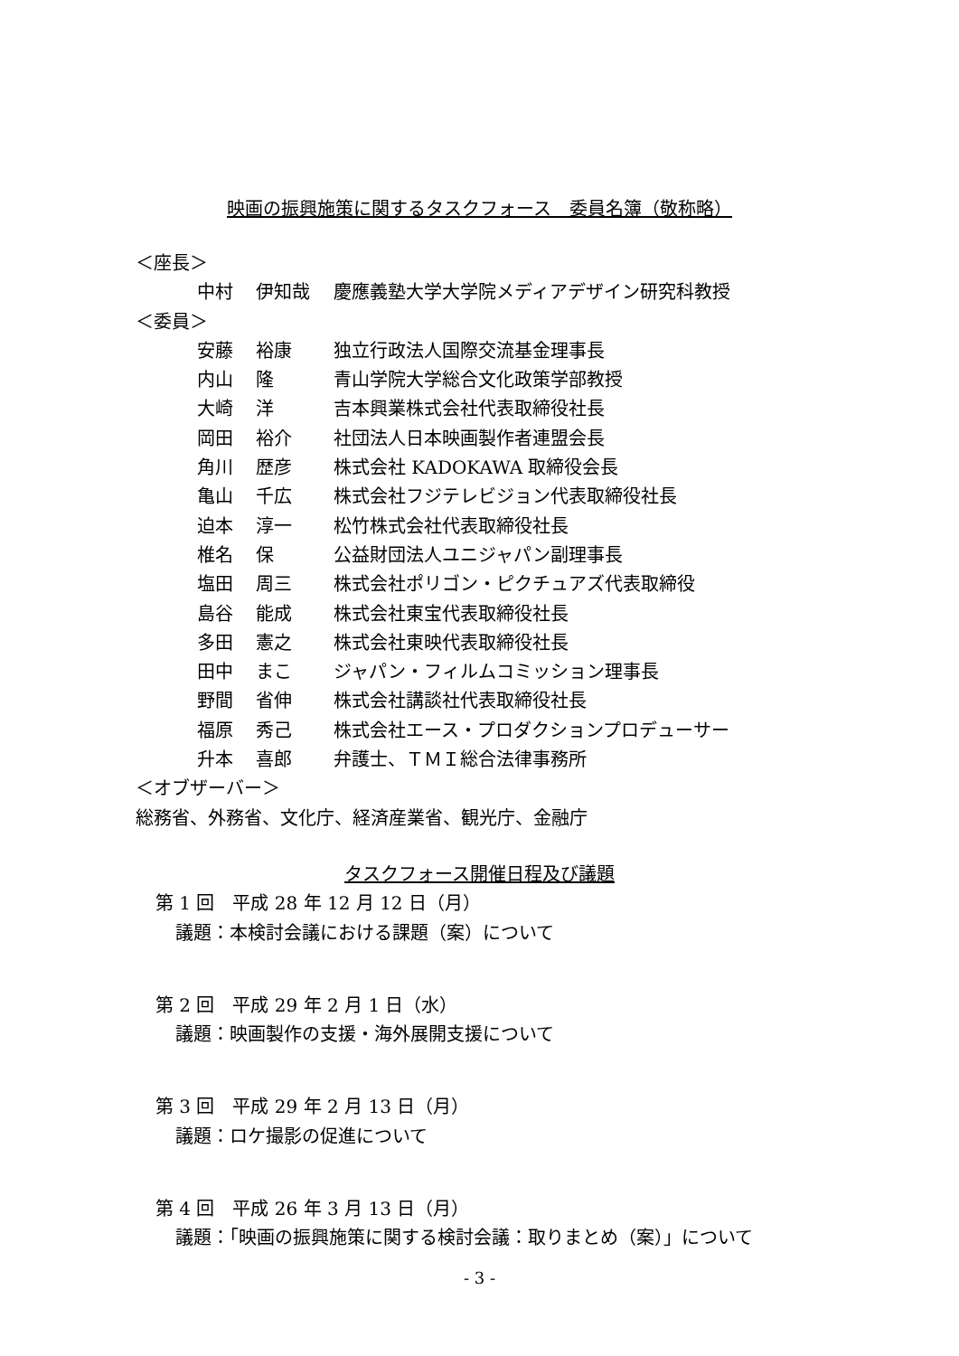映画の振興施策に関するタスクフォース　委員名簿（敬称略）
＜座長＞
中村 伊知哉 慶應義塾大学大学院メディアデザイン研究科教授
＜委員＞
安藤 裕康 独立行政法人国際交流基金理事長
内山 隆 青山学院大学総合文化政策学部教授
大崎 洋 吉本興業株式会社代表取締役社長
岡田 裕介 社団法人日本映画製作者連盟会長
角川 歴彦 株式会社 KADOKAWA 取締役会長
亀山 千広 株式会社フジテレビジョン代表取締役社長
迫本 淳一 松竹株式会社代表取締役社長
椎名 保 公益財団法人ユニジャパン副理事長
塩田 周三 株式会社ポリゴン・ピクチュアズ代表取締役
島谷 能成 株式会社東宝代表取締役社長
多田 憲之 株式会社東映代表取締役社長
田中 まこ ジャパン・フィルムコミッション理事長
野間 省伸 株式会社講談社代表取締役社長
福原 秀己 株式会社エース・プロダクションプロデューサー
升本 喜郎 弁護士、ＴＭＩ総合法律事務所
＜オブザーバー＞
総務省、外務省、文化庁、経済産業省、観光庁、金融庁
タスクフォース開催日程及び議題
第 1 回　平成 28 年 12 月 12 日（月）
議題：本検討会議における課題（案）について
第 2 回　平成 29 年 2 月 1 日（水）
議題：映画製作の支援・海外展開支援について
第 3 回　平成 29 年 2 月 13 日（月）
議題：ロケ撮影の促進について
第 4 回　平成 26 年 3 月 13 日（月）
議題：「映画の振興施策に関する検討会議：取りまとめ（案）」について
- 3 -